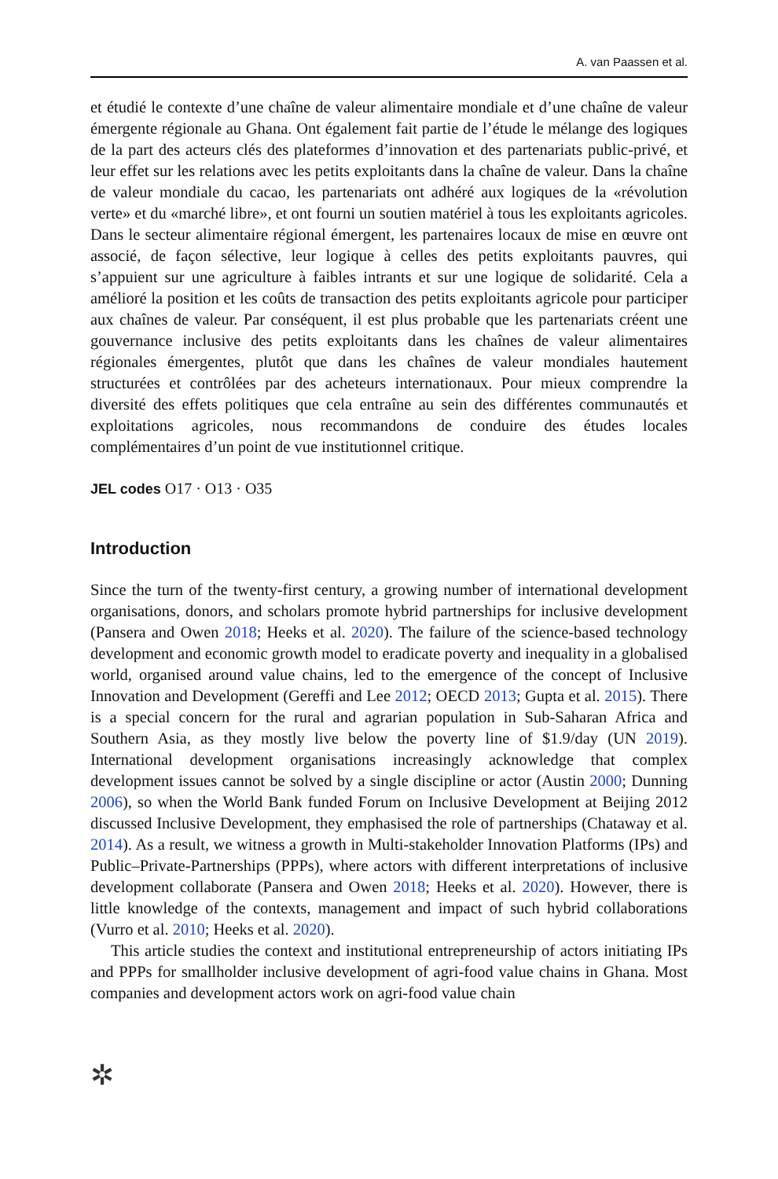A. van Paassen et al.
et étudié le contexte d’une chaîne de valeur alimentaire mondiale et d’une chaîne de valeur émergente régionale au Ghana. Ont également fait partie de l’étude le mélange des logiques de la part des acteurs clés des plateformes d’innovation et des partenariats public-privé, et leur effet sur les relations avec les petits exploitants dans la chaîne de valeur. Dans la chaîne de valeur mondiale du cacao, les partenariats ont adhéré aux logiques de la «révolution verte» et du «marché libre», et ont fourni un soutien matériel à tous les exploitants agricoles. Dans le secteur alimentaire régional émergent, les partenaires locaux de mise en œuvre ont associé, de façon sélective, leur logique à celles des petits exploitants pauvres, qui s’appuient sur une agriculture à faibles intrants et sur une logique de solidarité. Cela a amélioré la position et les coûts de transaction des petits exploitants agricole pour participer aux chaînes de valeur. Par conséquent, il est plus probable que les partenariats créent une gouvernance inclusive des petits exploitants dans les chaînes de valeur alimentaires régionales émergentes, plutôt que dans les chaînes de valeur mondiales hautement structurées et contrôlées par des acheteurs internationaux. Pour mieux comprendre la diversité des effets politiques que cela entraîne au sein des différentes communautés et exploitations agricoles, nous recommandons de conduire des études locales complémentaires d’un point de vue institutionnel critique.
JEL codes O17 · O13 · O35
Introduction
Since the turn of the twenty-first century, a growing number of international development organisations, donors, and scholars promote hybrid partnerships for inclusive development (Pansera and Owen 2018; Heeks et al. 2020). The failure of the science-based technology development and economic growth model to eradicate poverty and inequality in a globalised world, organised around value chains, led to the emergence of the concept of Inclusive Innovation and Development (Gereffi and Lee 2012; OECD 2013; Gupta et al. 2015). There is a special concern for the rural and agrarian population in Sub-Saharan Africa and Southern Asia, as they mostly live below the poverty line of $1.9/day (UN 2019). International development organisations increasingly acknowledge that complex development issues cannot be solved by a single discipline or actor (Austin 2000; Dunning 2006), so when the World Bank funded Forum on Inclusive Development at Beijing 2012 discussed Inclusive Development, they emphasised the role of partnerships (Chataway et al. 2014). As a result, we witness a growth in Multi-stakeholder Innovation Platforms (IPs) and Public–Private-Partnerships (PPPs), where actors with different interpretations of inclusive development collaborate (Pansera and Owen 2018; Heeks et al. 2020). However, there is little knowledge of the contexts, management and impact of such hybrid collaborations (Vurro et al. 2010; Heeks et al. 2020).
This article studies the context and institutional entrepreneurship of actors initiating IPs and PPPs for smallholder inclusive development of agri-food value chains in Ghana. Most companies and development actors work on agri-food value chain
✲